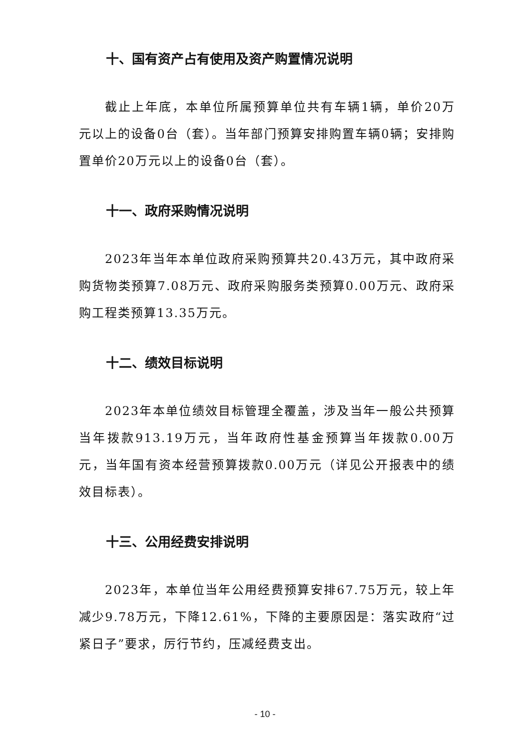十、国有资产占有使用及资产购置情况说明
截止上年底，本单位所属预算单位共有车辆1辆，单价20万元以上的设备0台（套）。当年部门预算安排购置车辆0辆；安排购置单价20万元以上的设备0台（套）。
十一、政府采购情况说明
2023年当年本单位政府采购预算共20.43万元，其中政府采购货物类预算7.08万元、政府采购服务类预算0.00万元、政府采购工程类预算13.35万元。
十二、绩效目标说明
2023年本单位绩效目标管理全覆盖，涉及当年一般公共预算当年拨款913.19万元，当年政府性基金预算当年拨款0.00万元，当年国有资本经营预算拨款0.00万元（详见公开报表中的绩效目标表）。
十三、公用经费安排说明
2023年，本单位当年公用经费预算安排67.75万元，较上年减少9.78万元，下降12.61%，下降的主要原因是：落实政府“过紧日子”要求，厉行节约，压减经费支出。
- 10 -